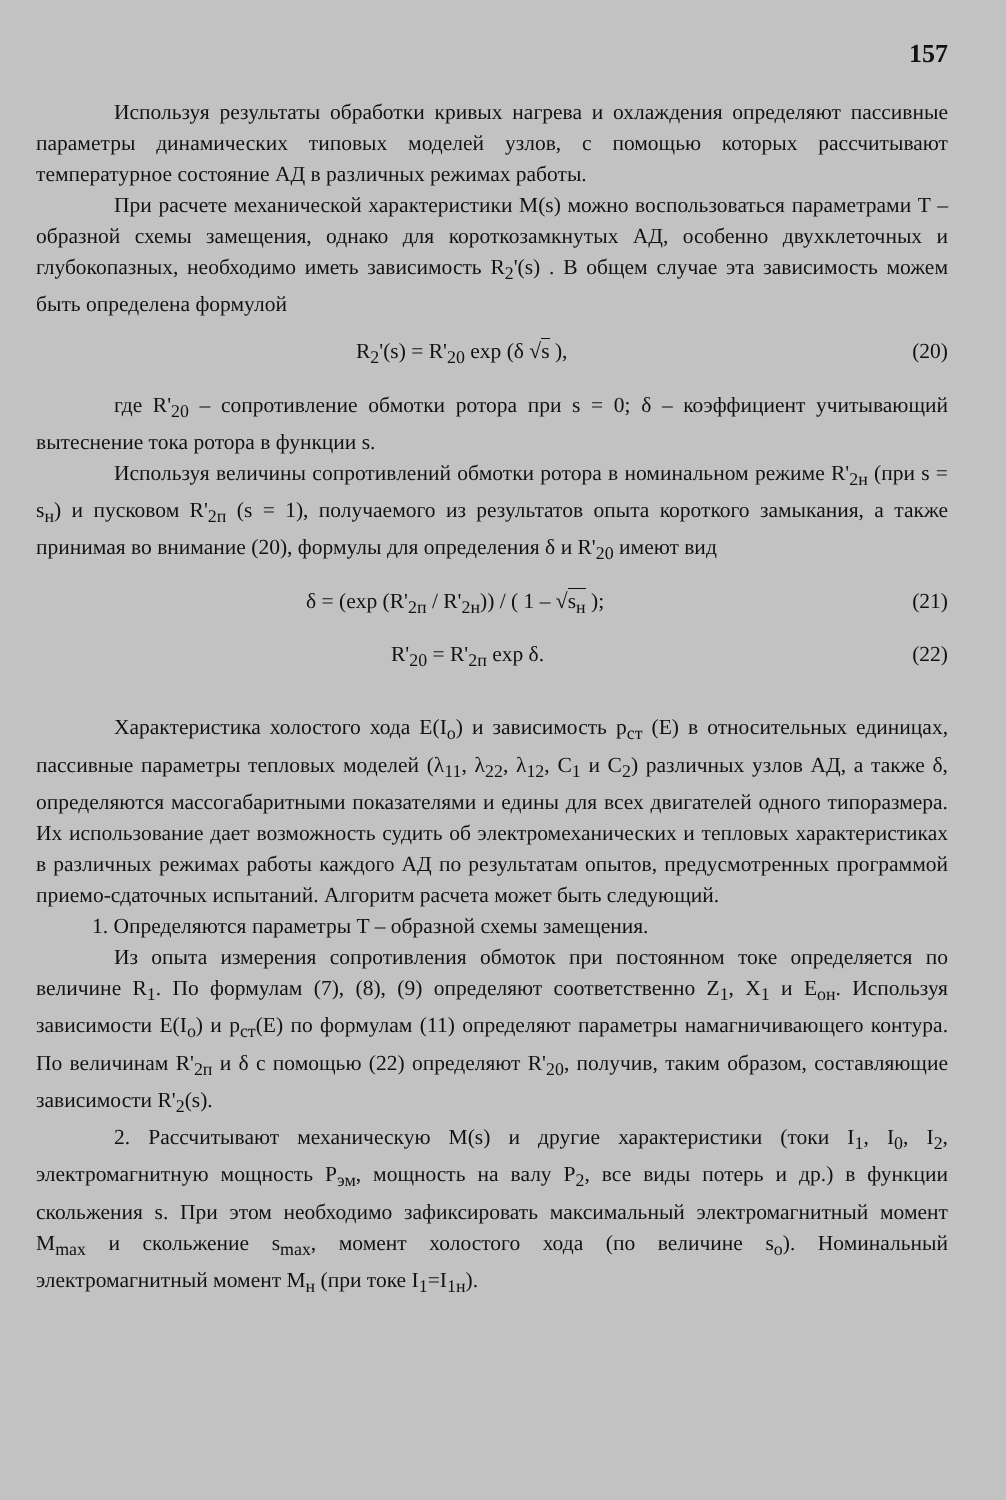157
Используя результаты обработки кривых нагрева и охлаждения определяют пассивные параметры динамических типовых моделей узлов, с помощью которых рассчитывают температурное состояние АД в различных режимах работы.
При расчете механической характеристики M(s) можно воспользоваться параметрами T – образной схемы замещения, однако для короткозамкнутых АД, особенно двухклеточных и глубокопазных, необходимо иметь зависимость R<sub>2</sub>'(s) . В общем случае эта зависимость можем быть определена формулой
R<sub>2</sub>'(s) = R'<sub>20</sub> exp (δ √s ), (20)
где R'<sub>20</sub> – сопротивление обмотки ротора при s = 0; δ – коэффициент учитывающий вытеснение тока ротора в функции s.
Используя величины сопротивлений обмотки ротора в номинальном режиме R'<sub>2н</sub> (при s = s<sub>н</sub>) и пусковом R'<sub>2п</sub> (s = 1), получаемого из результатов опыта короткого замыкания, а также принимая во внимание (20), формулы для определения δ и R'<sub>20</sub> имеют вид
δ = (exp (R'<sub>2п</sub> / R'<sub>2н</sub>)) / ( 1 – √s<sub>н</sub> ); (21)
R'<sub>20</sub> = R'<sub>2п</sub> exp δ. (22)
Характеристика холостого хода E(I<sub>o</sub>) и зависимость p<sub>ст</sub> (E) в относительных единицах, пассивные параметры тепловых моделей (λ<sub>11</sub>, λ<sub>22</sub>, λ<sub>12</sub>, C<sub>1</sub> и C<sub>2</sub>) различных узлов АД, а также δ, определяются массогабаритными показателями и едины для всех двигателей одного типоразмера. Их использование дает возможность судить об электромеханических и тепловых характеристиках в различных режимах работы каждого АД по результатам опытов, предусмотренных программой приемо-сдаточных испытаний. Алгоритм расчета может быть следующий.
1. Определяются параметры T – образной схемы замещения.
Из опыта измерения сопротивления обмоток при постоянном токе определяется по величине R<sub>1</sub>. По формулам (7), (8), (9) определяют соответственно Z<sub>1</sub>, X<sub>1</sub> и E<sub>он</sub>. Используя зависимости E(I<sub>o</sub>) и p<sub>ст</sub>(E) по формулам (11) определяют параметры намагничивающего контура. По величинам R'<sub>2п</sub> и δ с помощью (22) определяют R'<sub>20</sub>, получив, таким образом, составляющие зависимости R'<sub>2</sub>(s).
2. Рассчитывают механическую M(s) и другие характеристики (токи I<sub>1</sub>, I<sub>0</sub>, I<sub>2</sub>, электромагнитную мощность P<sub>эм</sub>, мощность на валу P<sub>2</sub>, все виды потерь и др.) в функции скольжения s. При этом необходимо зафиксировать максимальный электромагнитный момент M<sub>max</sub> и скольжение s<sub>max</sub>, момент холостого хода (по величине s<sub>o</sub>). Номинальный электромагнитный момент M<sub>н</sub> (при токе I<sub>1</sub>=I<sub>1н</sub>).